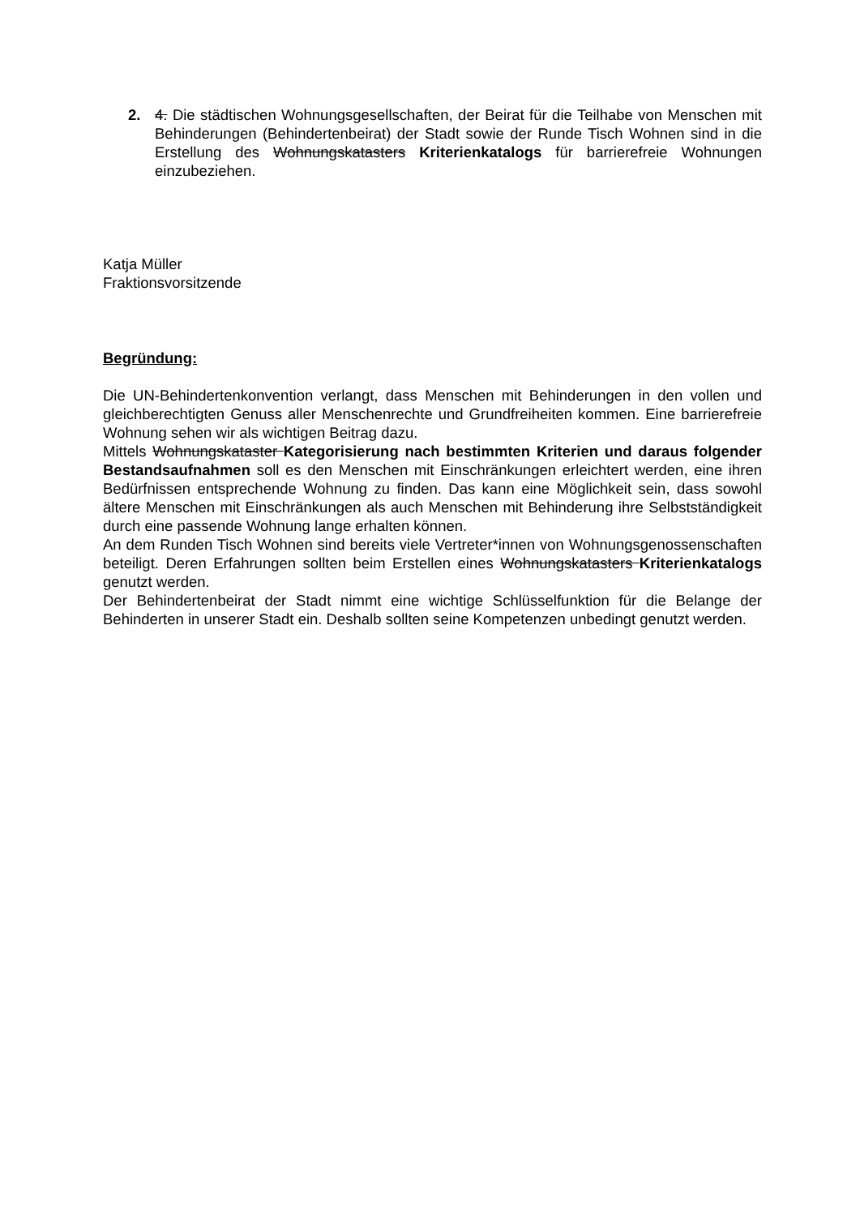2. 4. Die städtischen Wohnungsgesellschaften, der Beirat für die Teilhabe von Menschen mit Behinderungen (Behindertenbeirat) der Stadt sowie der Runde Tisch Wohnen sind in die Erstellung des Wohnungskatasters Kriterienkatalogs für barrierefreie Wohnungen einzubeziehen.
Katja Müller
Fraktionsvorsitzende
Begründung:
Die UN-Behindertenkonvention verlangt, dass Menschen mit Behinderungen in den vollen und gleichberechtigten Genuss aller Menschenrechte und Grundfreiheiten kommen. Eine barrierefreie Wohnung sehen wir als wichtigen Beitrag dazu.
Mittels Wohnungskataster Kategorisierung nach bestimmten Kriterien und daraus folgender Bestandsaufnahmen soll es den Menschen mit Einschränkungen erleichtert werden, eine ihren Bedürfnissen entsprechende Wohnung zu finden. Das kann eine Möglichkeit sein, dass sowohl ältere Menschen mit Einschränkungen als auch Menschen mit Behinderung ihre Selbstständigkeit durch eine passende Wohnung lange erhalten können.
An dem Runden Tisch Wohnen sind bereits viele Vertreter*innen von Wohnungsgenossenschaften beteiligt. Deren Erfahrungen sollten beim Erstellen eines Wohnungskatasters Kriterienkatalogs genutzt werden.
Der Behindertenbeirat der Stadt nimmt eine wichtige Schlüsselfunktion für die Belange der Behinderten in unserer Stadt ein. Deshalb sollten seine Kompetenzen unbedingt genutzt werden.